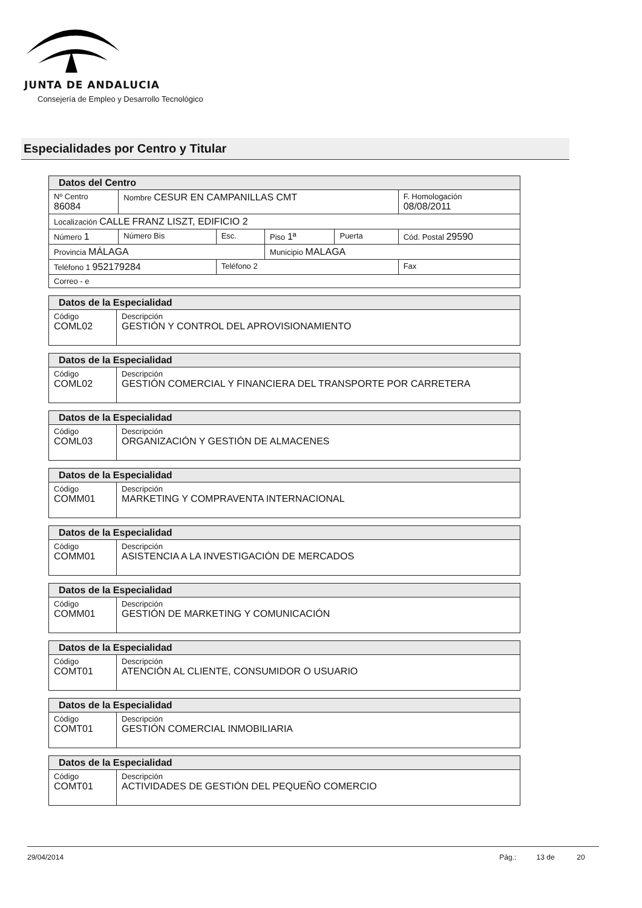JUNTA DE ANDALUCIA
Consejería de Empleo y Desarrollo Tecnológico
Especialidades por Centro y Titular
| Datos del Centro | | | | | |
| Nº Centro 86084 | Nombre CESUR EN CAMPANILLAS CMT | | | | F. Homologación 08/08/2011 |
| Localización CALLE FRANZ LISZT, EDIFICIO 2 | | | | | |
| Número 1 | Número Bis | Esc. | Piso 1ª | Puerta | Cód. Postal 29590 |
| Provincia MÁLAGA | | | Municipio MALAGA | | |
| Teléfono 1 952179284 | | Teléfono 2 | | | Fax |
| Correo - e | | | | | |
| Datos de la Especialidad | |
| Código COML02 | Descripción GESTIÓN Y CONTROL DEL APROVISIONAMIENTO |
| Datos de la Especialidad | |
| Código COML02 | Descripción GESTIÓN COMERCIAL Y FINANCIERA DEL TRANSPORTE POR CARRETERA |
| Datos de la Especialidad | |
| Código COML03 | Descripción ORGANIZACIÓN Y GESTIÓN DE ALMACENES |
| Datos de la Especialidad | |
| Código COMM01 | Descripción MARKETING Y COMPRAVENTA INTERNACIONAL |
| Datos de la Especialidad | |
| Código COMM01 | Descripción ASISTENCIA A LA INVESTIGACIÓN DE MERCADOS |
| Datos de la Especialidad | |
| Código COMM01 | Descripción GESTIÓN DE MARKETING Y COMUNICACIÓN |
| Datos de la Especialidad | |
| Código COMT01 | Descripción ATENCIÓN AL CLIENTE, CONSUMIDOR O USUARIO |
| Datos de la Especialidad | |
| Código COMT01 | Descripción GESTIÓN COMERCIAL INMOBILIARIA |
| Datos de la Especialidad | |
| Código COMT01 | Descripción ACTIVIDADES DE GESTIÓN DEL PEQUEÑO COMERCIO |
29/04/2014 Pág.: 13 de 20